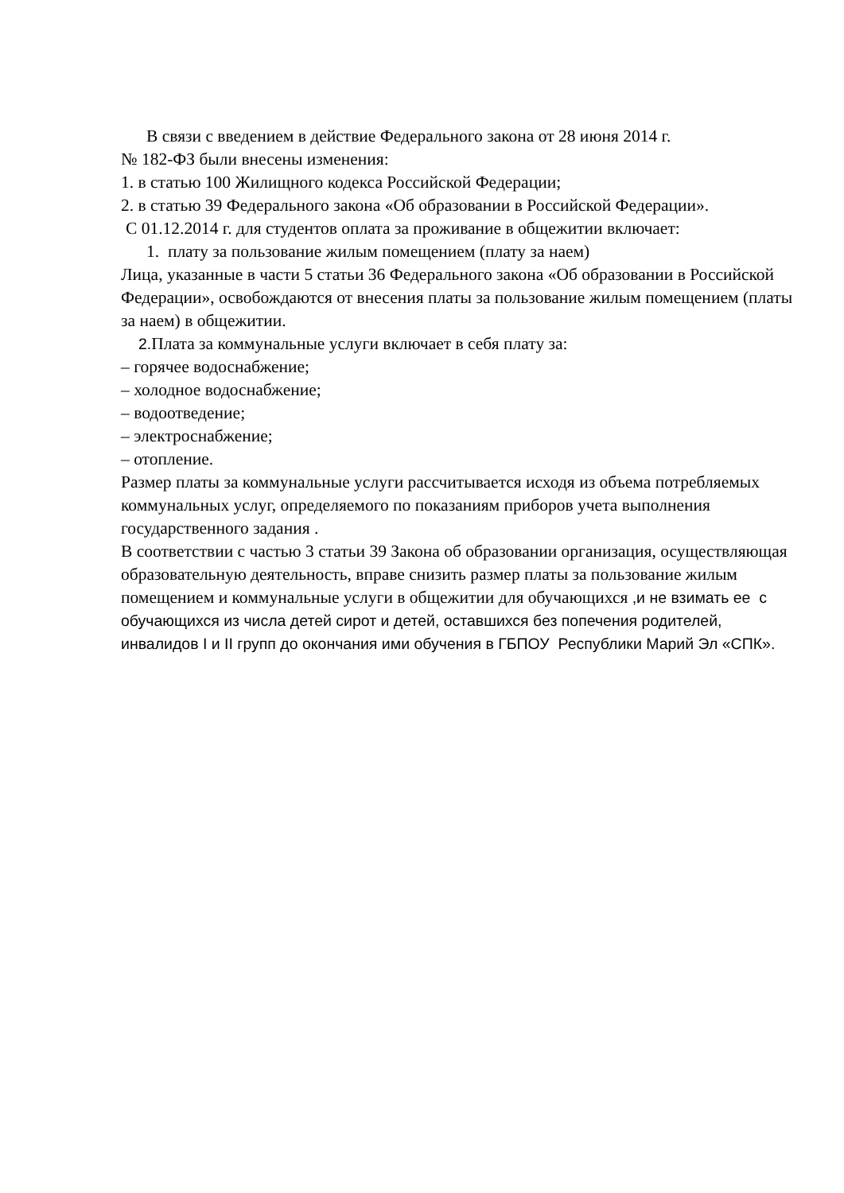В связи с введением в действие Федерального закона от 28 июня 2014 г.
№ 182-ФЗ были внесены изменения:
1. в статью 100 Жилищного кодекса Российской Федерации;
2. в статью 39 Федерального закона «Об образовании в Российской Федерации».
С 01.12.2014 г. для студентов оплата за проживание в общежитии включает:
1. плату за пользование жилым помещением (плату за наем)
Лица, указанные в части 5 статьи 36 Федерального закона «Об образовании в Российской Федерации», освобождаются от внесения платы за пользование жилым помещением (платы за наем) в общежитии.
2. Плата за коммунальные услуги включает в себя плату за:
– горячее водоснабжение;
– холодное водоснабжение;
– водоотведение;
– электроснабжение;
– отопление.
Размер платы за коммунальные услуги рассчитывается исходя из объема потребляемых коммунальных услуг, определяемого по показаниям приборов учета выполнения государственного задания .
В соответствии с частью 3 статьи 39 Закона об образовании организация, осуществляющая образовательную деятельность, вправе снизить размер платы за пользование жилым помещением и коммунальные услуги в общежитии для обучающихся ,и не взимать ее с обучающихся из числа детей сирот и детей, оставшихся без попечения родителей, инвалидов I и II групп до окончания ими обучения в ГБПОУ Республики Марий Эл «СПК».